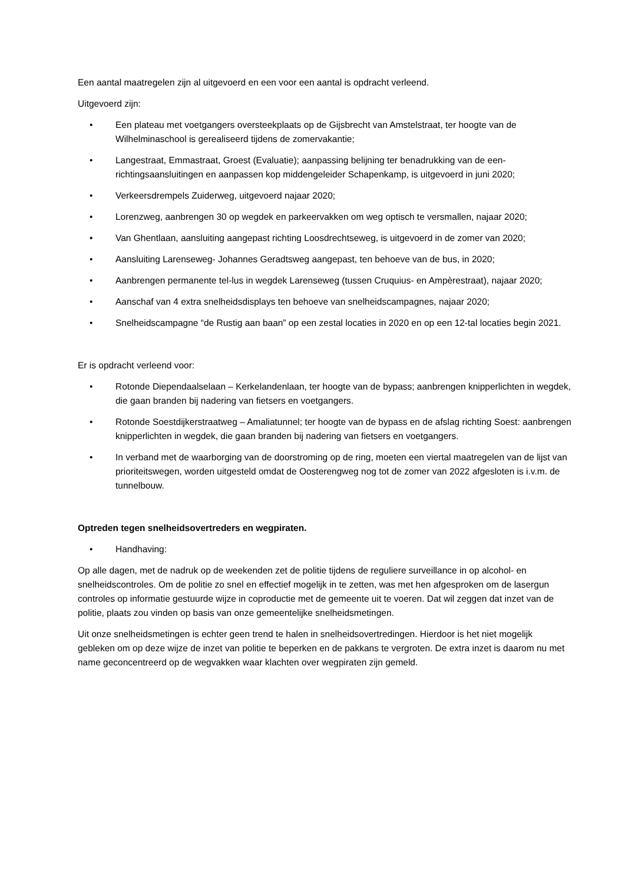Een aantal maatregelen zijn al uitgevoerd en een voor een aantal is opdracht verleend.
Uitgevoerd zijn:
• Een plateau met voetgangers oversteekplaats op de Gijsbrecht van Amstelstraat, ter hoogte van de Wilhelminaschool is gerealiseerd tijdens de zomervakantie;
• Langestraat, Emmastraat, Groest (Evaluatie); aanpassing belijning ter benadrukking van de een-richtingsaansluitingen en aanpassen kop middengeleider Schapenkamp, is uitgevoerd in juni 2020;
• Verkeersdrempels Zuiderweg, uitgevoerd najaar 2020;
• Lorenzweg, aanbrengen 30 op wegdek en parkeervakken om weg optisch te versmallen, najaar 2020;
• Van Ghentlaan, aansluiting aangepast richting Loosdrechtseweg, is uitgevoerd in de zomer van 2020;
• Aansluiting Larenseweg- Johannes Geradtsweg aangepast, ten behoeve van de bus, in 2020;
• Aanbrengen permanente tel-lus in wegdek Larenseweg (tussen Cruquius- en Ampèrestraat), najaar 2020;
• Aanschaf van 4 extra snelheidsdisplays ten behoeve van snelheidscampagnes, najaar 2020;
• Snelheidscampagne “de Rustig aan baan” op een zestal locaties in 2020 en op een 12-tal locaties begin 2021.
Er is opdracht verleend voor:
• Rotonde Diependaalselaan – Kerkelandenlaan, ter hoogte van de bypass; aanbrengen knipperlichten in wegdek, die gaan branden bij nadering van fietsers en voetgangers.
• Rotonde Soestdijkerstraatweg – Amaliatunnel; ter hoogte van de bypass en de afslag richting Soest: aanbrengen knipperlichten in wegdek, die gaan branden bij nadering van fietsers en voetgangers.
• In verband met de waarborging van de doorstroming op de ring, moeten een viertal maatregelen van de lijst van prioriteitswegen, worden uitgesteld omdat de Oosterengweg nog tot de zomer van 2022 afgesloten is i.v.m. de tunnelbouw.
Optreden tegen snelheidsovertreders en wegpiraten.
• Handhaving:
Op alle dagen, met de nadruk op de weekenden zet de politie tijdens de reguliere surveillance in op alcohol- en snelheidscontroles. Om de politie zo snel en effectief mogelijk in te zetten, was met hen afgesproken om de lasergun controles op informatie gestuurde wijze in coproductie met de gemeente uit te voeren. Dat wil zeggen dat inzet van de politie, plaats zou vinden op basis van onze gemeentelijke snelheidsmetingen.
Uit onze snelheidsmetingen is echter geen trend te halen in snelheidsovertredingen. Hierdoor is het niet mogelijk gebleken om op deze wijze de inzet van politie te beperken en de pakkans te vergroten. De extra inzet is daarom nu met name geconcentreerd op de wegvakken waar klachten over wegpiraten zijn gemeld.